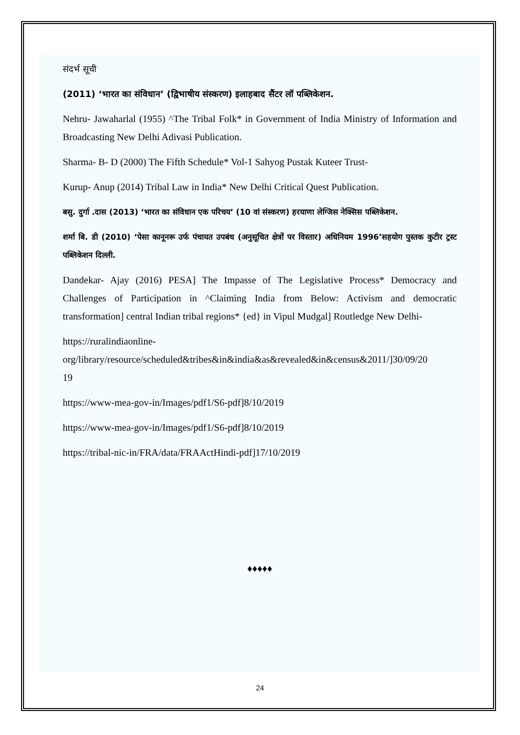संदर्भ सूची
(2011) ‘भारत का संविधान’ (द्विभाषीय संस्करण) इलाहबाद सैंटर लॉ पब्लिकेशन.
Nehru- Jawaharlal (1955) ^The Tribal Folk* in Government of India Ministry of Information and Broadcasting New Delhi Adivasi Publication.
Sharma- B- D (2000) The Fifth Schedule* Vol-1 Sahyog Pustak Kuteer Trust-
Kurup- Anup (2014) Tribal Law in India* New Delhi Critical Quest Publication.
बसु. दुर्गा .दास (2013) ‘भारत का संविधान एक परिचय’ (10 वां संस्करण) हरयाणा लेग्जिस नेक्सिस पब्लिकेशन.
शर्मा बि. डी (2010) ‘पेसा कानूनरू उर्फ पंचायत उपबंध (अनुसूचित क्षेत्रों पर विस्तार) अधिनियम 1996’सहयोग पुस्तक कुटीर ट्रस्ट पब्लिकेशन दिल्ली.
Dandekar- Ajay (2016) PESA] The Impasse of The Legislative Process* Democracy and Challenges of Participation in ^Claiming India from Below: Activism and democratic transformation] central Indian tribal regions* {ed} in Vipul Mudgal] Routledge New Delhi-
https://ruralindiaonline-
org/library/resource/scheduled&tribes&in&india&as&revealed&in&census&2011/]30/09/20
19
https://www-mea-gov-in/Images/pdf1/S6-pdf]8/10/2019
https://www-mea-gov-in/Images/pdf1/S6-pdf]8/10/2019
https://tribal-nic-in/FRA/data/FRAActHindi-pdf]17/10/2019
♦♦♦♦♦
24